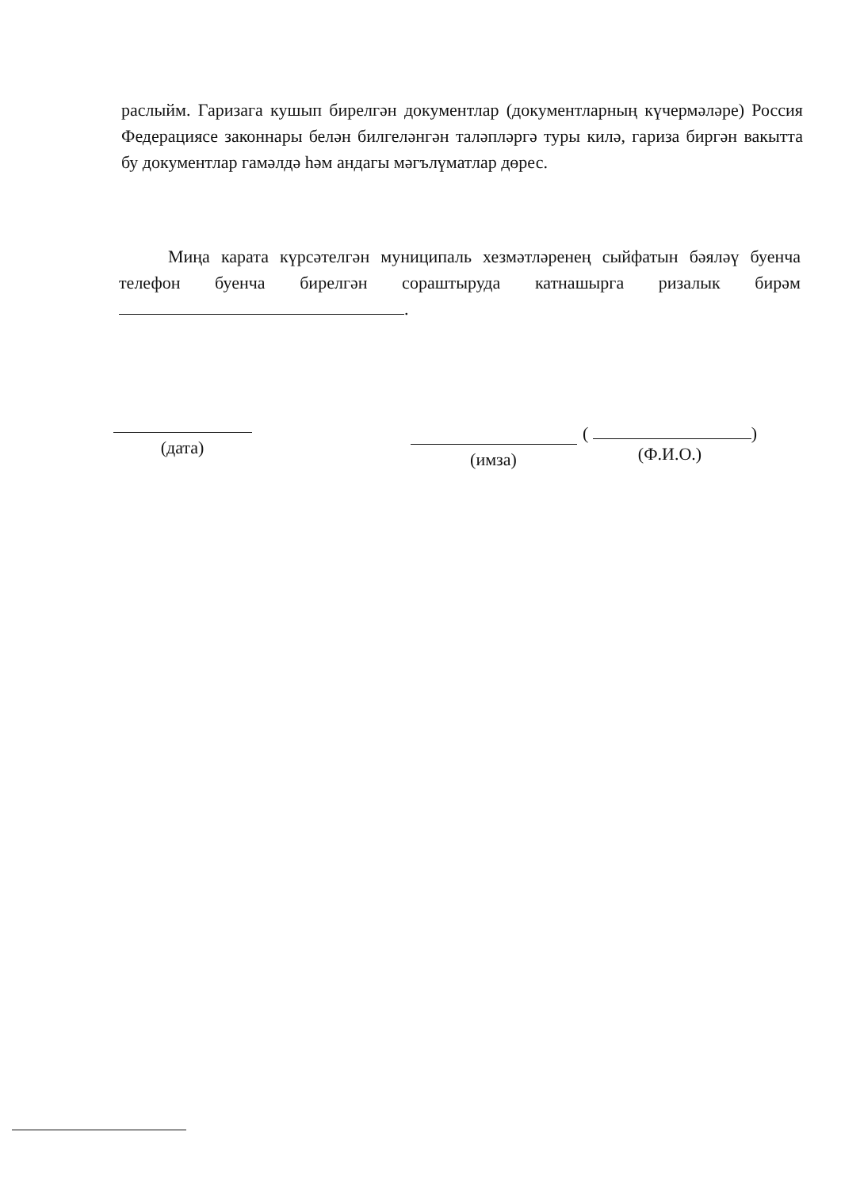раслыйм. Гаризага кушып бирелгән документлар (документларның күчермәләре) Россия Федерациясе законнары белән билгеләнгән таләпләргә туры килә, гариза биргән вакытта бу документлар гамәлдә һәм андагы мәгълүматлар дөрес.
Миңа карата күрсәтелгән муниципаль хезмәтләренең сыйфатын бәяләү буенча телефон буенча бирелгән сораштыруда катнашырга ризалык бирәм .
(дата)
(имза)
( )
(Ф.И.О.)